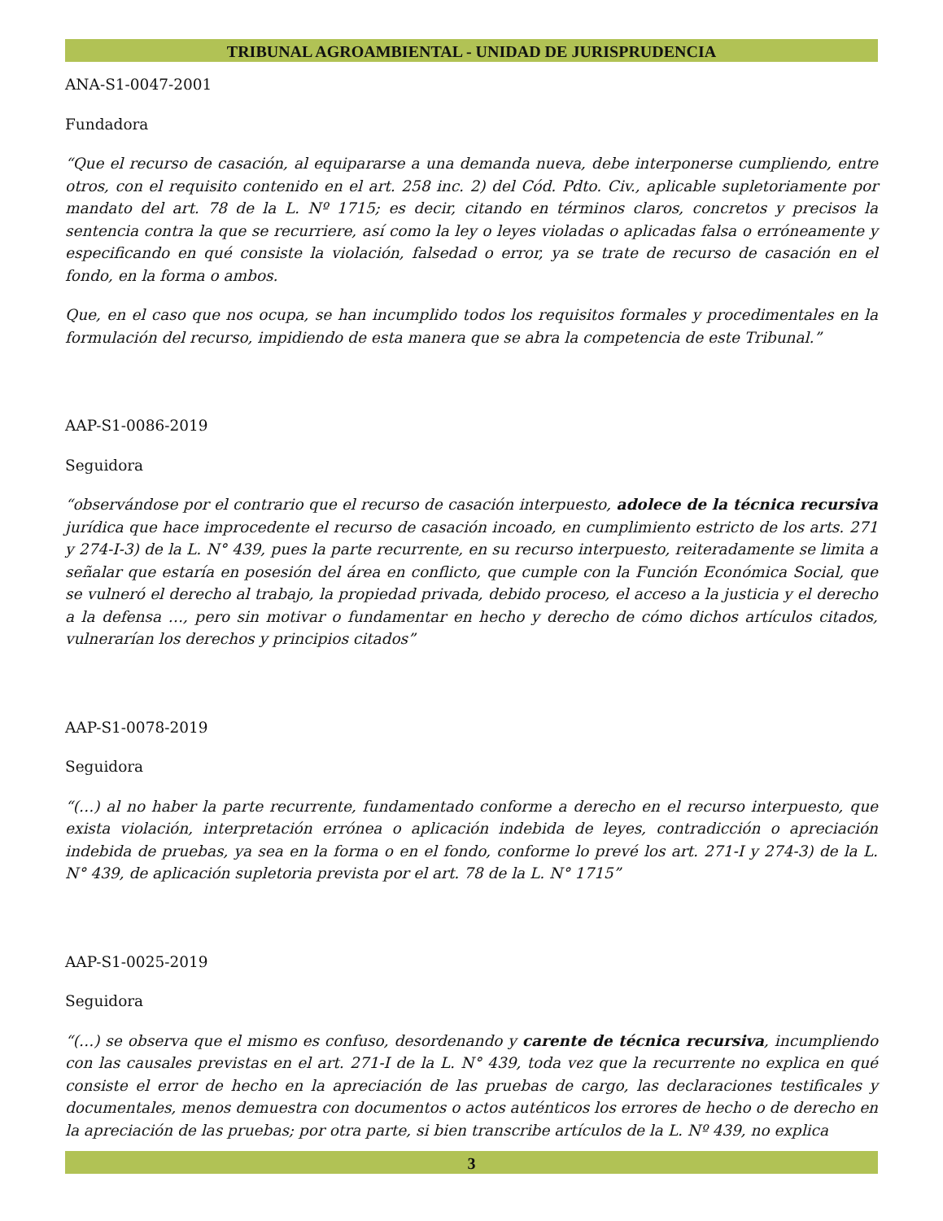TRIBUNAL AGROAMBIENTAL - UNIDAD DE JURISPRUDENCIA
ANA-S1-0047-2001
Fundadora
“Que el recurso de casación, al equipararse a una demanda nueva, debe interponerse cumpliendo, entre otros, con el requisito contenido en el art. 258 inc. 2) del Cód. Pdto. Civ., aplicable supletoriamente por mandato del art. 78 de la L. Nº 1715; es decir, citando en términos claros, concretos y precisos la sentencia contra la que se recurriere, así como la ley o leyes violadas o aplicadas falsa o erróneamente y especificando en qué consiste la violación, falsedad o error, ya se trate de recurso de casación en el fondo, en la forma o ambos.
Que, en el caso que nos ocupa, se han incumplido todos los requisitos formales y procedimentales en la formulación del recurso, impidiendo de esta manera que se abra la competencia de este Tribunal.”
AAP-S1-0086-2019
Seguidora
“observándose por el contrario que el recurso de casación interpuesto, adolece de la técnica recursiva jurídica que hace improcedente el recurso de casación incoado, en cumplimiento estricto de los arts. 271 y 274-I-3) de la L. N° 439, pues la parte recurrente, en su recurso interpuesto, reiteradamente se limita a señalar que estaría en posesión del área en conflicto, que cumple con la Función Económica Social, que se vulneró el derecho al trabajo, la propiedad privada, debido proceso, el acceso a la justicia y el derecho a la defensa …, pero sin motivar o fundamentar en hecho y derecho de cómo dichos artículos citados, vulnerarían los derechos y principios citados”
AAP-S1-0078-2019
Seguidora
“(…) al no haber la parte recurrente, fundamentado conforme a derecho en el recurso interpuesto, que exista violación, interpretación errónea o aplicación indebida de leyes, contradicción o apreciación indebida de pruebas, ya sea en la forma o en el fondo, conforme lo prevé los art. 271-I y 274-3) de la L. N° 439, de aplicación supletoria prevista por el art. 78 de la L. N° 1715”
AAP-S1-0025-2019
Seguidora
“(…) se observa que el mismo es confuso, desordenando y carente de técnica recursiva, incumpliendo con las causales previstas en el art. 271-I de la L. N° 439, toda vez que la recurrente no explica en qué consiste el error de hecho en la apreciación de las pruebas de cargo, las declaraciones testificales y documentales, menos demuestra con documentos o actos auténticos los errores de hecho o de derecho en la apreciación de las pruebas; por otra parte, si bien transcribe artículos de la L. Nº 439, no explica
3